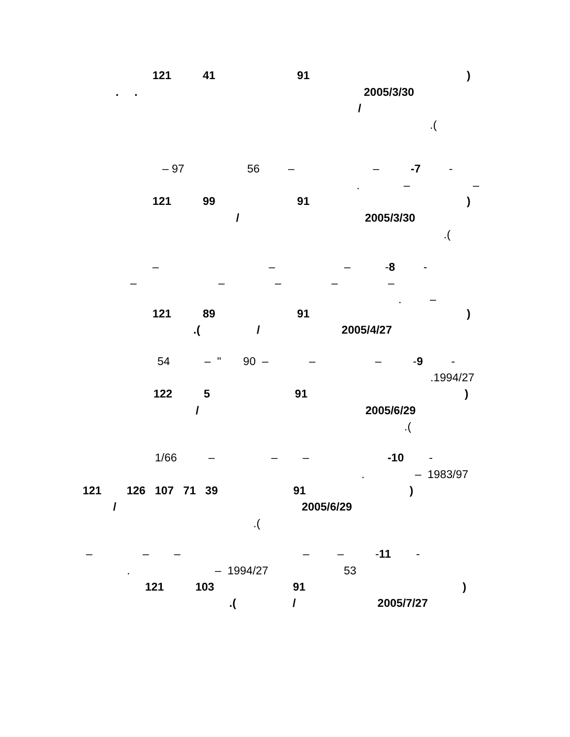121 41 91 )
. . 2005/3/30
/
.(
– 97 56 – – -7 -
. – –
121 99 91 )
/ 2005/3/30
.(
– – – -8 -
– – – – –
. –
121 89 91 )
.( / 2005/4/27
54 – " 90 – – – -9 -
.1994/27
122 5 91 )
/ 2005/6/29
.(
1/66 – – – -10 -
. – 1983/97
121 126 107 71 39 91 )
/ 2005/6/29
.(
– – – – – -11 -
. – 1994/27 53
121 103 91 )
.( / 2005/7/27